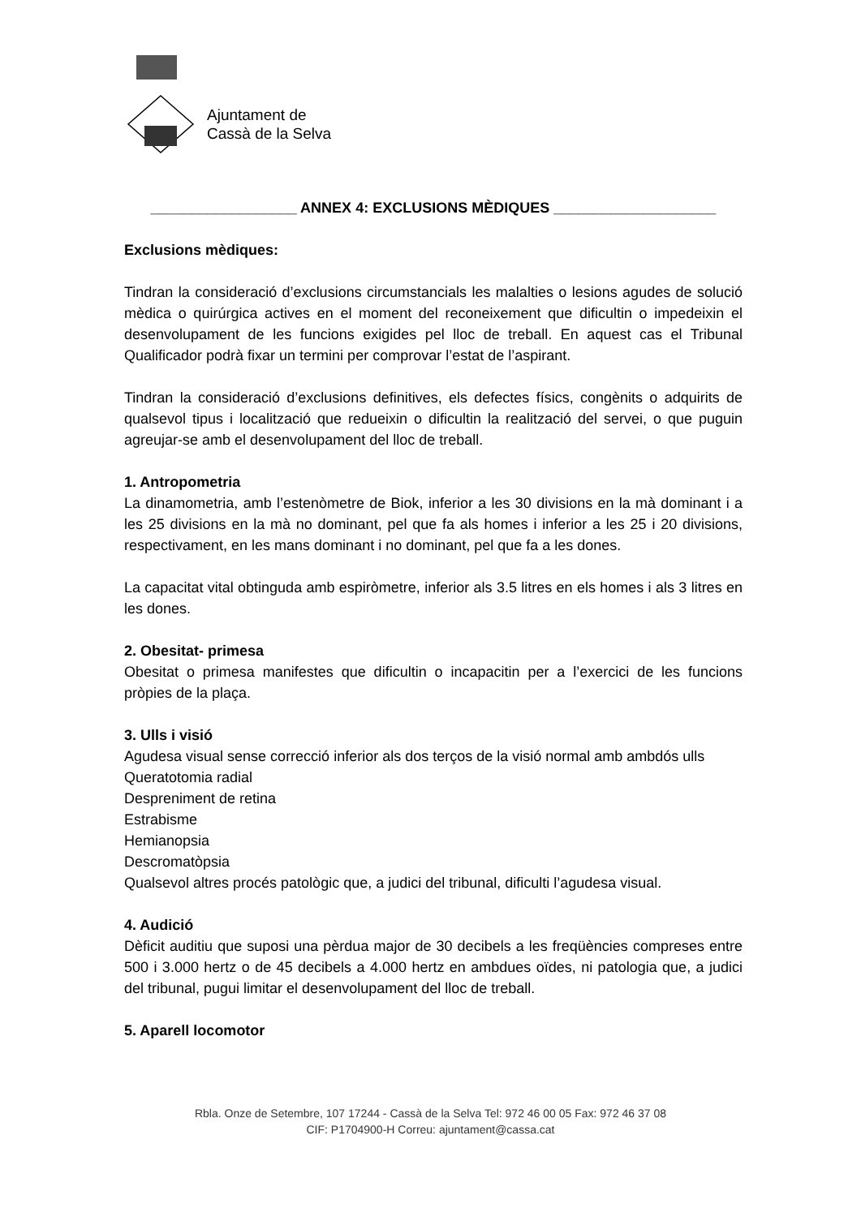Ajuntament de
Cassà de la Selva
__________________ ANNEX 4: EXCLUSIONS MÈDIQUES ____________________
Exclusions mèdiques:
Tindran la consideració d’exclusions circumstancials les malalties o lesions agudes de solució mèdica o quirúrgica actives en el moment del reconeixement que dificultin o impedeixin el desenvolupament de les funcions exigides pel lloc de treball. En aquest cas el Tribunal Qualificador podrà fixar un termini per comprovar l’estat de l’aspirant.
Tindran la consideració d’exclusions definitives, els defectes físics, congènits o adquirits de qualsevol tipus i localització que redueixin o dificultin la realització del servei, o que puguin agreujar-se amb el desenvolupament del lloc de treball.
1. Antropometria
La dinamometria, amb l’estenòmetre de Biok, inferior a les 30 divisions en la mà dominant i a les 25 divisions en la mà no dominant, pel que fa als homes i inferior a les 25 i 20 divisions, respectivament, en les mans dominant i no dominant, pel que fa a les dones.
La capacitat vital obtinguda amb espiròmetre, inferior als 3.5 litres en els homes i als 3 litres en les dones.
2. Obesitat- primesa
Obesitat o primesa manifestes que dificultin o incapacitin per a l’exercici de les funcions pròpies de la plaça.
3. Ulls i visió
Agudesa visual sense correcció inferior als dos terços de la visió normal amb ambdós ulls
Queratotomia radial
Despreniment de retina
Estrabisme
Hemianopsia
Descromatòpsia
Qualsevol altres procés patològic que, a judici del tribunal, dificulti l’agudesa visual.
4. Audició
Dèficit auditiu que suposi una pèrdua major de 30 decibels a les freqüències compreses entre 500 i 3.000 hertz o de 45 decibels a 4.000 hertz en ambdues oïdes, ni patologia que, a judici del tribunal, pugui limitar el desenvolupament del lloc de treball.
5. Aparell locomotor
Rbla. Onze de Setembre, 107 17244 - Cassà de la Selva Tel: 972 46 00 05 Fax: 972 46 37 08
CIF: P1704900-H Correu: ajuntament@cassa.cat